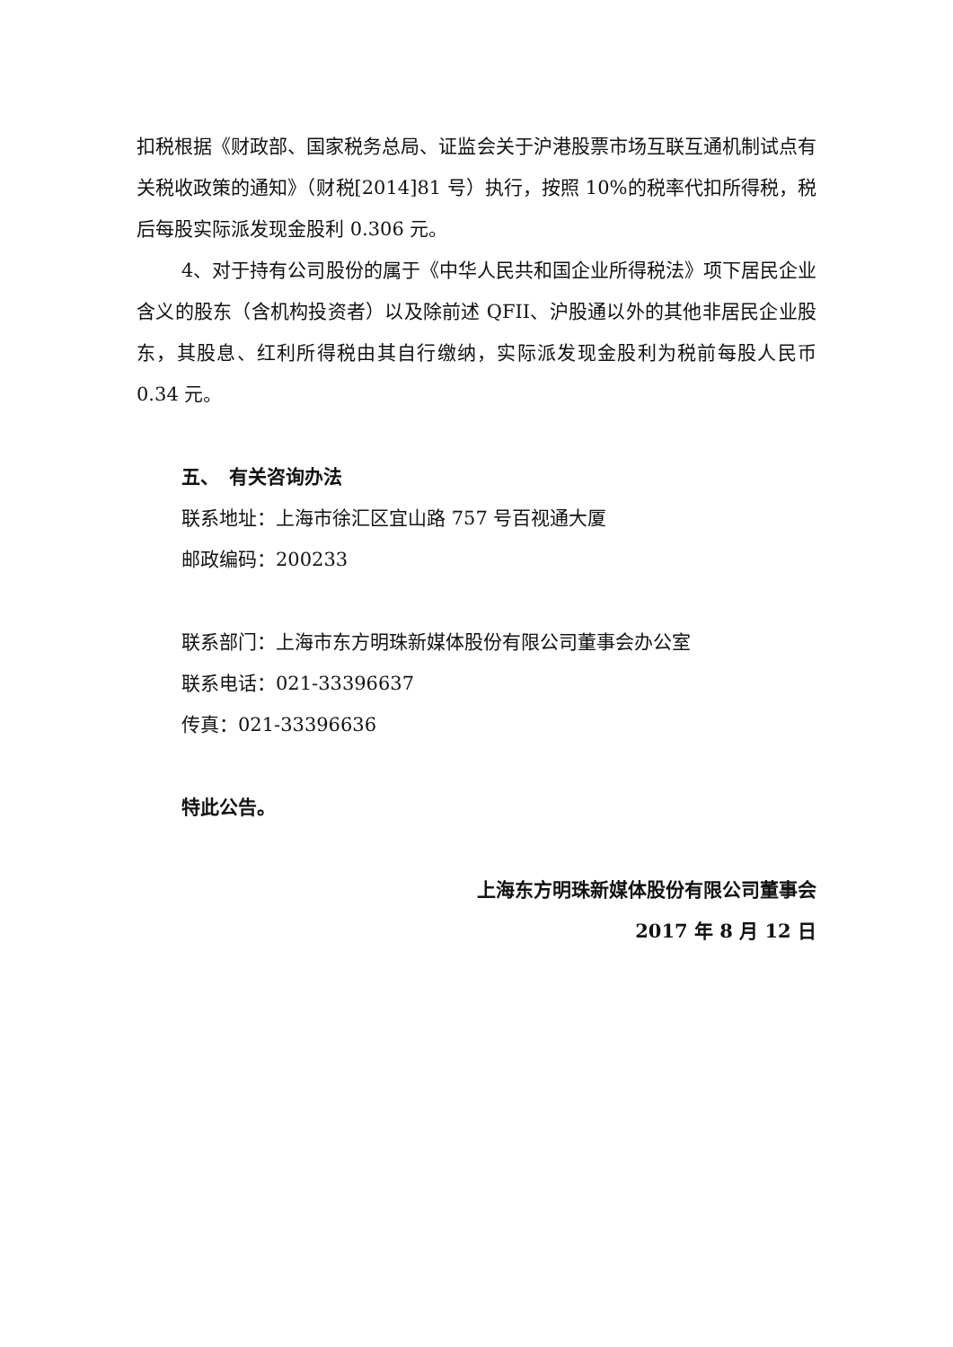扣税根据《财政部、国家税务总局、证监会关于沪港股票市场互联互通机制试点有关税收政策的通知》（财税[2014]81 号）执行，按照 10%的税率代扣所得税，税后每股实际派发现金股利 0.306 元。
4、对于持有公司股份的属于《中华人民共和国企业所得税法》项下居民企业含义的股东（含机构投资者）以及除前述 QFII、沪股通以外的其他非居民企业股东，其股息、红利所得税由其自行缴纳，实际派发现金股利为税前每股人民币 0.34 元。
五、　有关咨询办法
联系地址：上海市徐汇区宜山路 757 号百视通大厦
邮政编码：200233
联系部门：上海市东方明珠新媒体股份有限公司董事会办公室
联系电话：021-33396637
传真：021-33396636
特此公告。
上海东方明珠新媒体股份有限公司董事会
2017 年 8 月 12 日